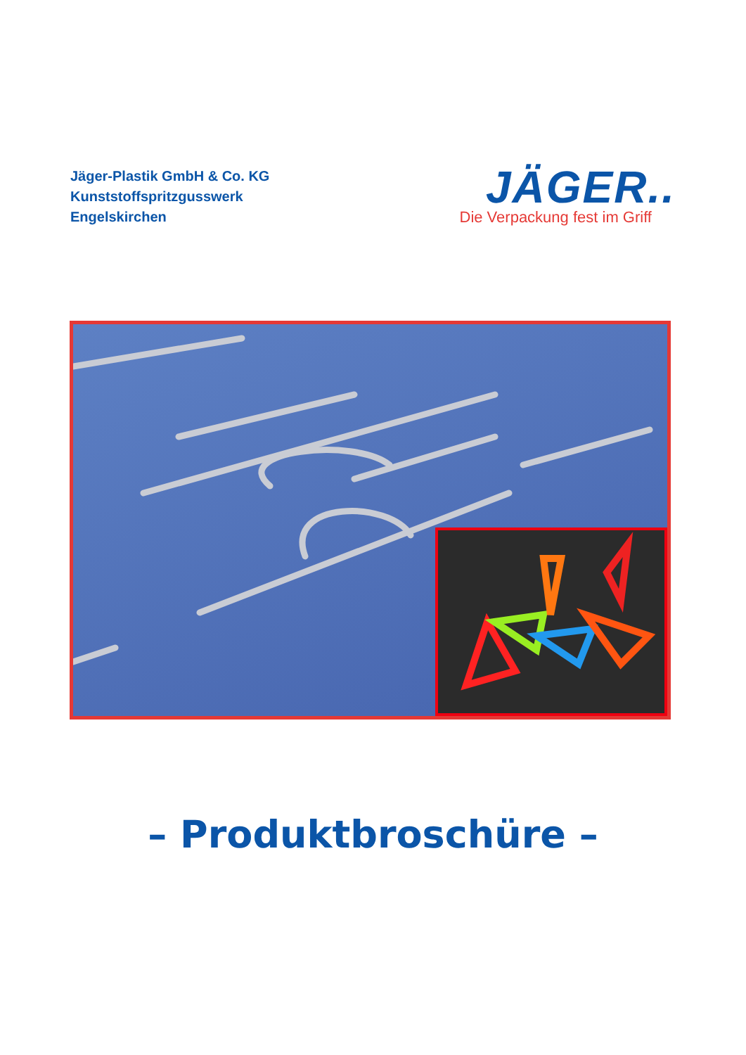Jäger-Plastik GmbH & Co. KG
Kunststoffspritzgusswerk
Engelskirchen
JÄGER..
Die Verpackung fest im Griff
– Produktbroschüre –